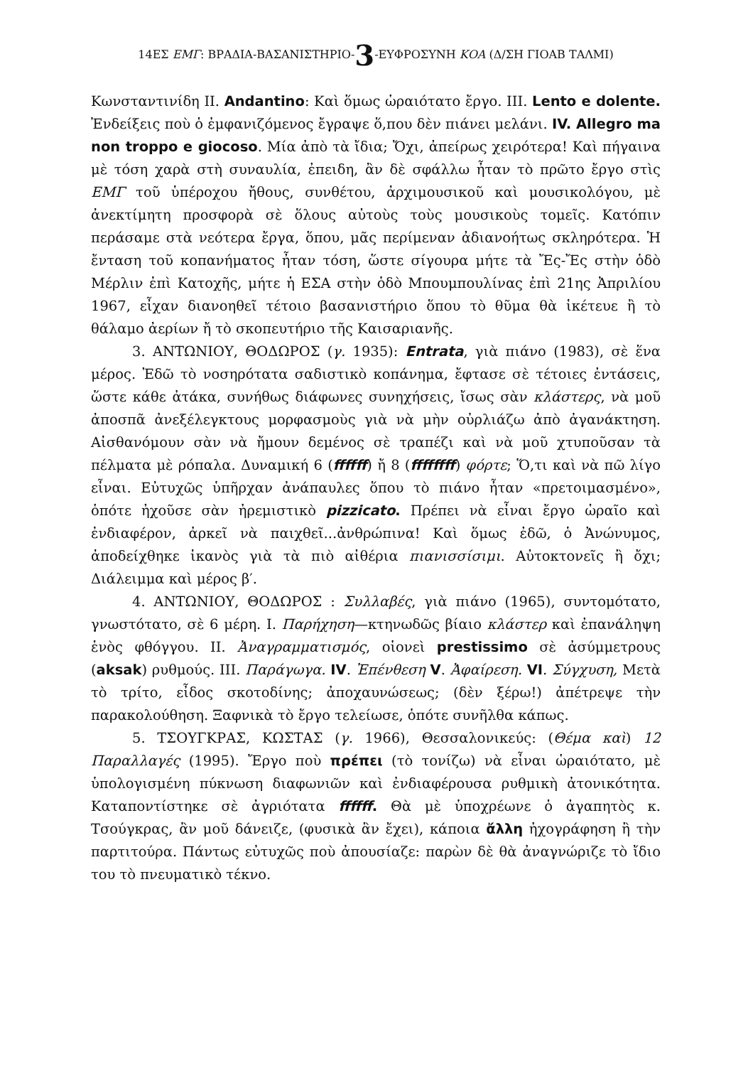14ΕΣ ΕΜΓ: ΒΡΑΔΙΑ-ΒΑΣΑΝΙΣΤΗΡΙΟ-3-ΕΥΦΡΟΣΥΝΗ ΚΟΑ (Δ/ΣΗ ΓΙΟΑΒ ΤΑΛΜΙ)
Κωνσταντινίδη ΙΙ. Andantino: Καὶ ὅμως ὡραιότατο ἔργο. ΙΙΙ. Lento e dolente. Ἐνδείξεις ποὺ ὁ ἐμφανιζόμενος ἔγραψε ὅ,που δὲν πιάνει μελάνι. IV. Allegro ma non troppo e giocoso. Μία ἀπὸ τὰ ἴδια; Ὄχι, ἀπείρως χειρότερα! Καὶ πήγαινα μὲ τόση χαρὰ στὴ συναυλία, ἐπειδη, ἂν δὲ σφάλλω ἦταν τὸ πρῶτο ἔργο στὶς ΕΜΓ τοῦ ὑπέροχου ἤθους, συνθέτου, ἀρχιμουσικοῦ καὶ μουσικολόγου, μὲ ἀνεκτίμητη προσφορὰ σὲ ὅλους αὐτοὺς τοὺς μουσικοὺς τομεῖς. Κατόπιν περάσαμε στὰ νεότερα ἔργα, ὅπου, μᾶς περίμεναν ἀδιανοήτως σκληρότερα. Ἡ ἔνταση τοῦ κοπανήματος ἦταν τόση, ὥστε σίγουρα μήτε τὰ Ἔς-Ἔς στὴν ὁδὸ Μέρλιν ἐπὶ Κατοχῆς, μήτε ἡ ΕΣΑ στὴν ὁδὸ Μπουμπουλίνας ἐπὶ 21ης Ἀπριλίου 1967, εἶχαν διανοηθεῖ τέτοιο βασανιστήριο ὅπου τὸ θῦμα θὰ ἱκέτευε ἢ τὸ θάλαμο ἀερίων ἤ τὸ σκοπευτήριο τῆς Καισαριανῆς.
3. ΑΝΤΩΝΙΟΥ, ΘΟΔΩΡΟΣ (γ. 1935): Entrata, γιὰ πιάνο (1983), σὲ ἕνα μέρος. Ἐδῶ τὸ νοσηρότατα σαδιστικὸ κοπάνημα, ἔφτασε σὲ τέτοιες ἐντάσεις, ὥστε κάθε ἀτάκα, συνήθως διάφωνες συνηχήσεις, ἴσως σὰν κλάστερς, νὰ μοῦ ἀποσπᾶ ἀνεξέλεγκτους μορφασμοὺς γιὰ νὰ μὴν οὐρλιάζω ἀπὸ ἀγανάκτηση. Αἰσθανόμουν σὰν νὰ ἤμουν δεμένος σὲ τραπέζι καὶ νὰ μοῦ χτυποῦσαν τὰ πέλματα μὲ ρόπαλα. Δυναμική 6 (ffffff) ἤ 8 (ffffffff) φόρτε; Ὅ,τι καὶ νὰ πῶ λίγο εἶναι. Εὐτυχῶς ὑπῆρχαν ἀνάπαυλες ὅπου τὸ πιάνο ἦταν «πρετοιμασμένο», ὁπότε ἠχοῦσε σὰν ἠρεμιστικὸ pizzicato. Πρέπει νὰ εἶναι ἔργο ὡραῖο καὶ ἐνδιαφέρον, ἀρκεῖ νὰ παιχθεῖ...ἀνθρώπινα! Καὶ ὅμως ἐδῶ, ὁ Ἀνώνυμος, ἀποδείχθηκε ἱκανὸς γιὰ τὰ πιὸ αἰθέρια πιανισσίσιμι. Αὐτοκτονεῖς ἢ ὄχι; Διάλειμμα καὶ μέρος β′.
4. ΑΝΤΩΝΙΟΥ, ΘΟΔΩΡΟΣ : Συλλαβές, γιὰ πιάνο (1965), συντομότατο, γνωστότατο, σὲ 6 μέρη. Ι. Παρήχηση—κτηνωδῶς βίαιο κλάστερ καὶ ἐπανάληψη ἑνὸς φθόγγου. ΙΙ. Ἀναγραμματισμός, οἱονεὶ prestissimo σὲ ἀσύμμετρους (aksak) ρυθμούς. ΙΙΙ. Παράγωγα. IV. Ἐπένθεση V. Ἀφαίρεση. VI. Σύγχυση, Μετὰ τὸ τρίτο, εἶδος σκοτοδίνης; ἀποχαυνώσεως; (δὲν ξέρω!) ἀπέτρεψε τὴν παρακολούθηση. Ξαφνικὰ τὸ ἔργο τελείωσε, ὁπότε συνῆλθα κάπως.
5. ΤΣΟΥΓΚΡΑΣ, ΚΩΣΤΑΣ (γ. 1966), Θεσσαλονικεύς: (Θέμα καὶ) 12 Παραλλαγές (1995). Ἔργο ποὺ πρέπει (τὸ τονίζω) νὰ εἶναι ὡραιότατο, μὲ ὑπολογισμένη πύκνωση διαφωνιῶν καὶ ἐνδιαφέρουσα ρυθμικὴ ἀτονικότητα. Καταποντίστηκε σὲ ἀγριότατα ffffff. Θὰ μὲ ὑποχρέωνε ὁ ἀγαπητὸς κ. Τσούγκρας, ἂν μοῦ δάνειζε, (φυσικὰ ἂν ἔχει), κάποια ἄλλη ἠχογράφηση ἢ τὴν παρτιτούρα. Πάντως εὐτυχῶς ποὺ ἀπουσίαζε: παρὼν δὲ θὰ ἀναγνώριζε τὸ ἴδιο του τὸ πνευματικὸ τέκνο.